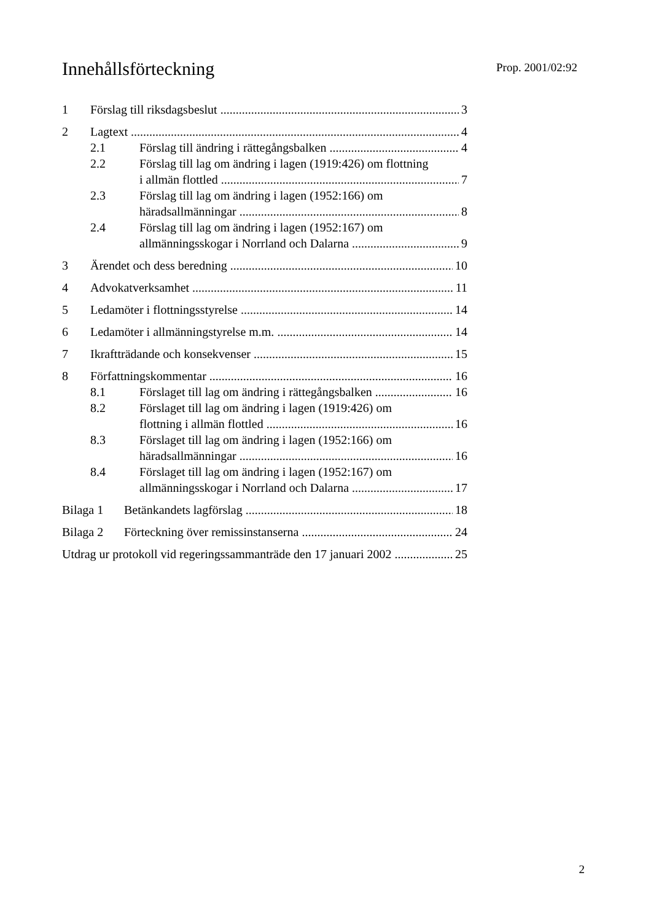Innehållsförteckning
Prop. 2001/02:92
1 Förslag till riksdagsbeslut 3
2 Lagtext 4
2.1 Förslag till ändring i rättegångsbalken 4
2.2 Förslag till lag om ändring i lagen (1919:426) om flottning
i allmän flottled 7
2.3 Förslag till lag om ändring i lagen (1952:166) om
häradsallmänningar 8
2.4 Förslag till lag om ändring i lagen (1952:167) om
allmänningsskogar i Norrland och Dalarna 9
3 Ärendet och dess beredning 10
4 Advokatverksamhet 11
5 Ledamöter i flottningsstyrelse 14
6 Ledamöter i allmänningstyrelse m.m. 14
7 Ikraftträdande och konsekvenser 15
8 Författningskommentar 16
8.1 Förslaget till lag om ändring i rättegångsbalken 16
8.2 Förslaget till lag om ändring i lagen (1919:426) om
flottning i allmän flottled 16
8.3 Förslaget till lag om ändring i lagen (1952:166) om
häradsallmänningar 16
8.4 Förslaget till lag om ändring i lagen (1952:167) om
allmänningsskogar i Norrland och Dalarna 17
Bilaga 1 Betänkandets lagförslag 18
Bilaga 2 Förteckning över remissinstanserna 24
Utdrag ur protokoll vid regeringssammanträde den 17 januari 2002 25
2